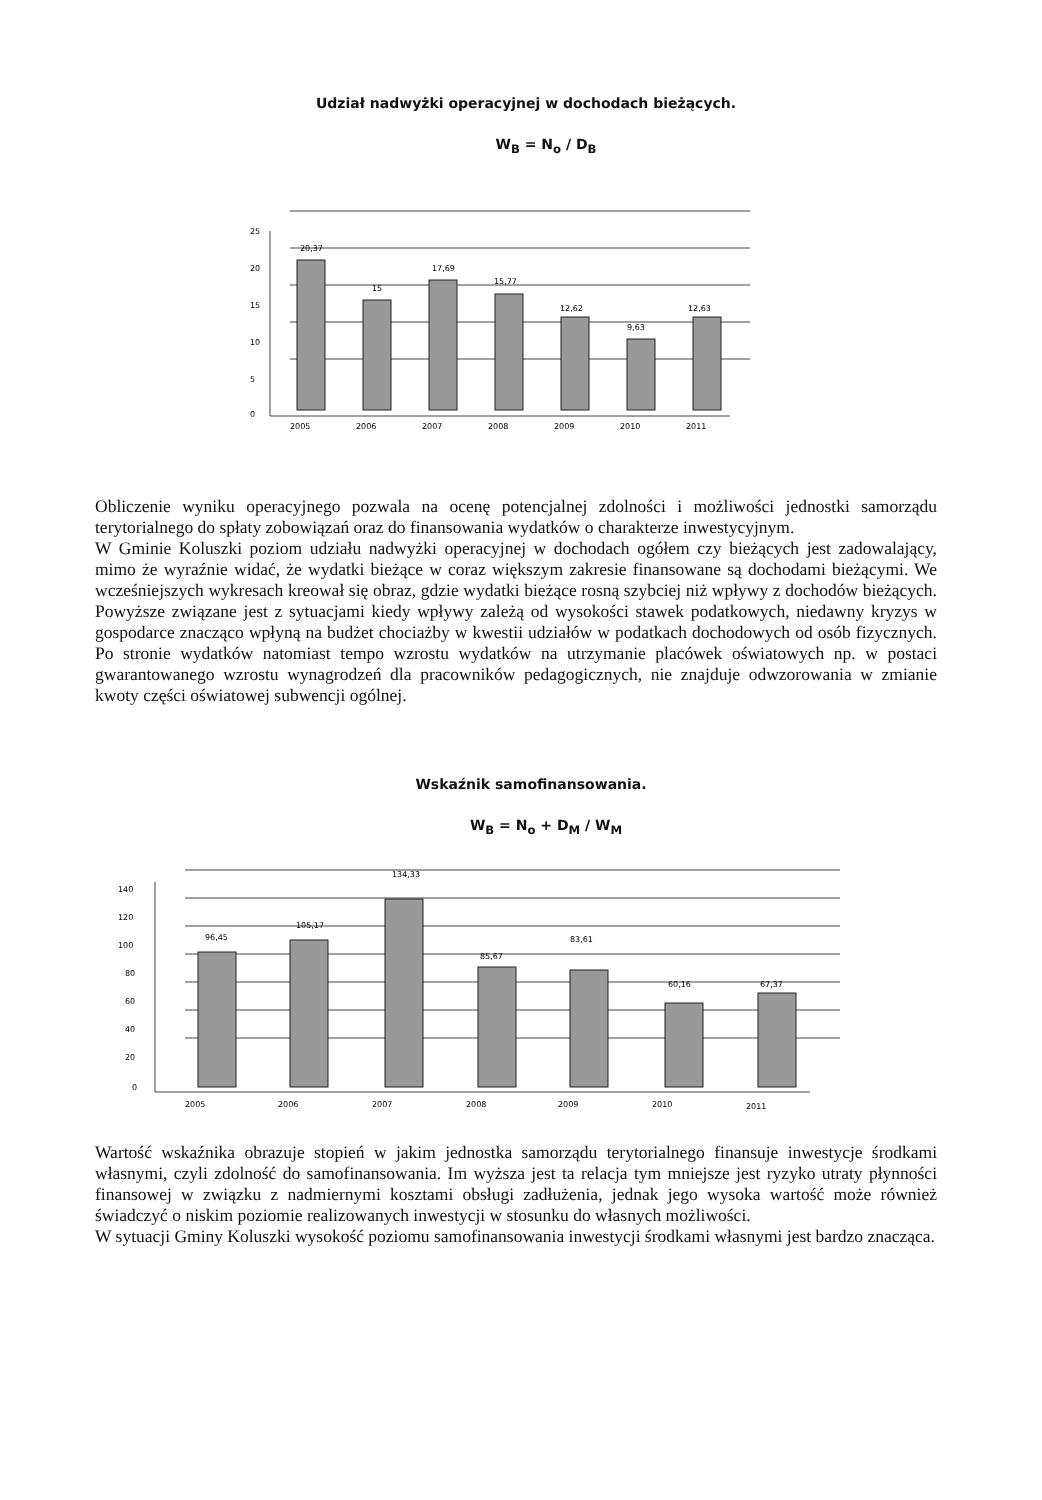Udział nadwyżki operacyjnej w dochodach bieżących.
W<sub>B</sub> = N<sub>o</sub> / D<sub>B</sub>
25
20
15
10
5
0
20,37
15
17,69
15,77
12,62
9,63
12,63
2005
2006
2007
2008
2009
2010
2011
Obliczenie wyniku operacyjnego pozwala na ocenę potencjalnej zdolności i możliwości jednostki samorządu terytorialnego do spłaty zobowiązań oraz do finansowania wydatków o charakterze inwestycyjnym.
W Gminie Koluszki poziom udziału nadwyżki operacyjnej w dochodach ogółem czy bieżących jest zadowalający, mimo że wyraźnie widać, że wydatki bieżące w coraz większym zakresie finansowane są dochodami bieżącymi. We wcześniejszych wykresach kreował się obraz, gdzie wydatki bieżące rosną szybciej niż wpływy z dochodów bieżących. Powyższe związane jest z sytuacjami kiedy wpływy zależą od wysokości stawek podatkowych, niedawny kryzys w gospodarce znacząco wpłyną na budżet chociażby w kwestii udziałów w podatkach dochodowych od osób fizycznych. Po stronie wydatków natomiast tempo wzrostu wydatków na utrzymanie placówek oświatowych np. w postaci gwarantowanego wzrostu wynagrodzeń dla pracowników pedagogicznych, nie znajduje odwzorowania w zmianie kwoty części oświatowej subwencji ogólnej.
Wskaźnik samofinansowania.
W<sub>B</sub> = N<sub>o</sub> + D<sub>M</sub> / W<sub>M</sub>
140
120
100
80
60
40
20
0
96,45
105,17
134,33
85,67
83,61
60,16
67,37
2005
2006
2007
2008
2009
2010
2011
Wartość wskaźnika obrazuje stopień w jakim jednostka samorządu terytorialnego finansuje inwestycje środkami własnymi, czyli zdolność do samofinansowania. Im wyższa jest ta relacja tym mniejsze jest ryzyko utraty płynności finansowej w związku z nadmiernymi kosztami obsługi zadłużenia, jednak jego wysoka wartość może również świadczyć o niskim poziomie realizowanych inwestycji w stosunku do własnych możliwości.
W sytuacji Gminy Koluszki wysokość poziomu samofinansowania inwestycji środkami własnymi jest bardzo znacząca.